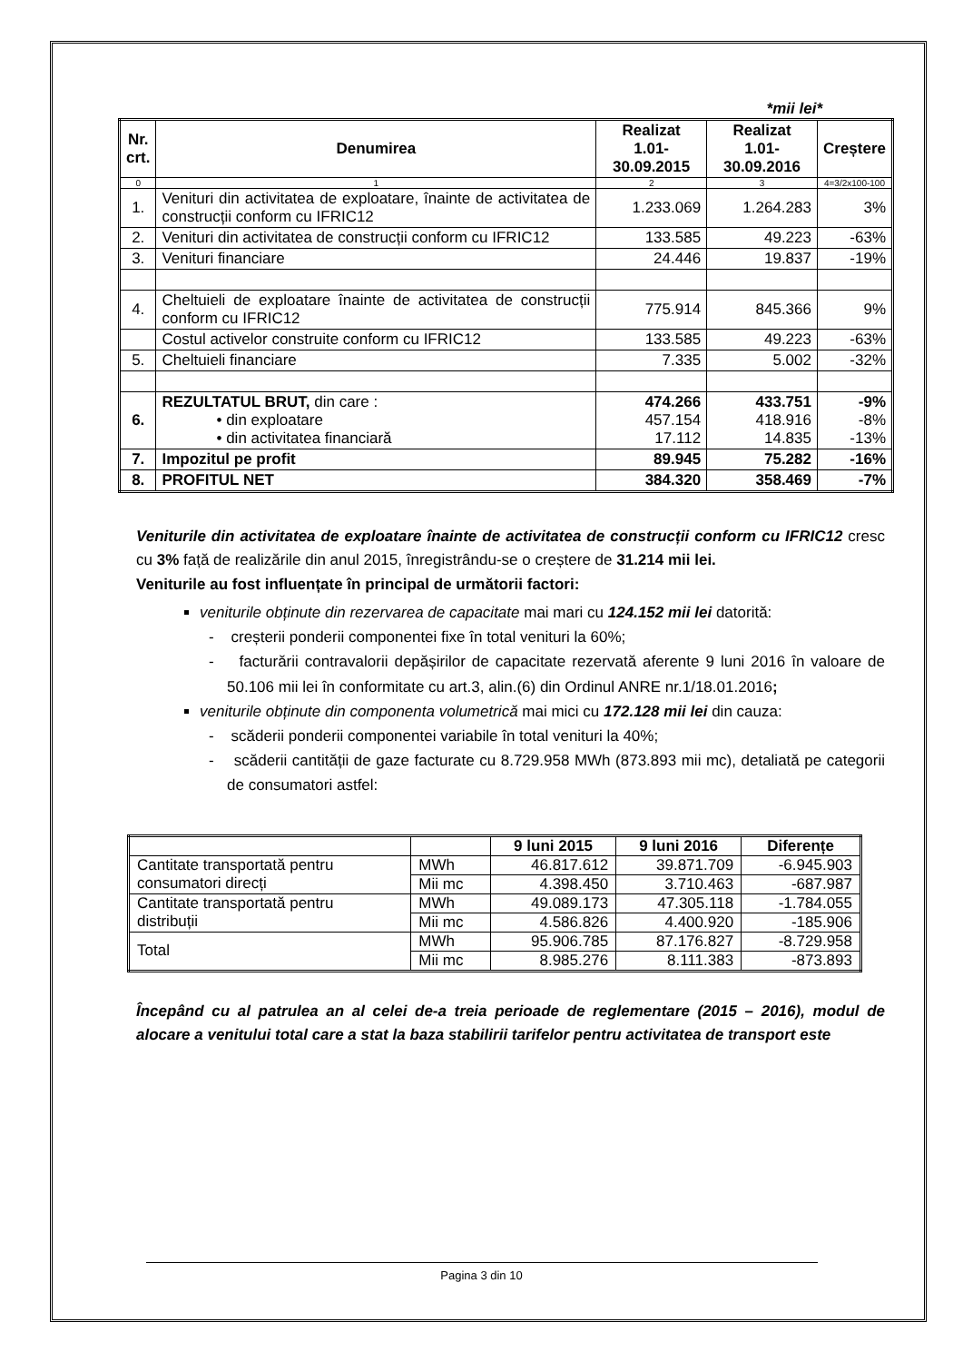*mii lei*
| Nr. crt. | Denumirea | Realizat 1.01-30.09.2015 | Realizat 1.01-30.09.2016 | Creștere |
| --- | --- | --- | --- | --- |
| 0 | 1 | 2 | 3 | 4=3/2x100-100 |
| 1. | Venituri din activitatea de exploatare, înainte de activitatea de construcții conform cu IFRIC12 | 1.233.069 | 1.264.283 | 3% |
| 2. | Venituri din activitatea de construcții conform cu IFRIC12 | 133.585 | 49.223 | -63% |
| 3. | Venituri financiare | 24.446 | 19.837 | -19% |
| 4. | Cheltuieli de exploatare înainte de activitatea de construcții conform cu IFRIC12 | 775.914 | 845.366 | 9% |
| | Costul activelor construite conform cu IFRIC12 | 133.585 | 49.223 | -63% |
| 5. | Cheltuieli financiare | 7.335 | 5.002 | -32% |
| 6. | REZULTATUL BRUT, din care : • din exploatare • din activitatea financiară | 474.266 457.154 17.112 | 433.751 418.916 14.835 | -9% -8% -13% |
| 7. | Impozitul pe profit | 89.945 | 75.282 | -16% |
| 8. | PROFITUL NET | 384.320 | 358.469 | -7% |
Veniturile din activitatea de exploatare înainte de activitatea de construcții conform cu IFRIC12 cresc cu 3% față de realizările din anul 2015, înregistrându-se o creștere de 31.214 mii lei.
Veniturile au fost influențate în principal de următorii factori:
veniturile obținute din rezervarea de capacitate mai mari cu 124.152 mii lei datorită:
- creșterii ponderii componentei fixe în total venituri la 60%;
- facturării contravalorii depășirilor de capacitate rezervată aferente 9 luni 2016 în valoare de 50.106 mii lei în conformitate cu art.3, alin.(6) din Ordinul ANRE nr.1/18.01.2016;
veniturile obținute din componenta volumetrică mai mici cu 172.128 mii lei din cauza:
- scăderii ponderii componentei variabile în total venituri la 40%;
- scăderii cantității de gaze facturate cu 8.729.958 MWh (873.893 mii mc), detaliată pe categorii de consumatori astfel:
| | | 9 luni 2015 | 9 luni 2016 | Diferențe |
| --- | --- | --- | --- | --- |
| Cantitate transportată pentru consumatori direcți | MWh | 46.817.612 | 39.871.709 | -6.945.903 |
| | Mii mc | 4.398.450 | 3.710.463 | -687.987 |
| Cantitate transportată pentru distribuții | MWh | 49.089.173 | 47.305.118 | -1.784.055 |
| | Mii mc | 4.586.826 | 4.400.920 | -185.906 |
| Total | MWh | 95.906.785 | 87.176.827 | -8.729.958 |
| | Mii mc | 8.985.276 | 8.111.383 | -873.893 |
Începând cu al patrulea an al celei de-a treia perioade de reglementare (2015 – 2016), modul de alocare a venitului total care a stat la baza stabilirii tarifelor pentru activitatea de transport este
Pagina 3 din 10